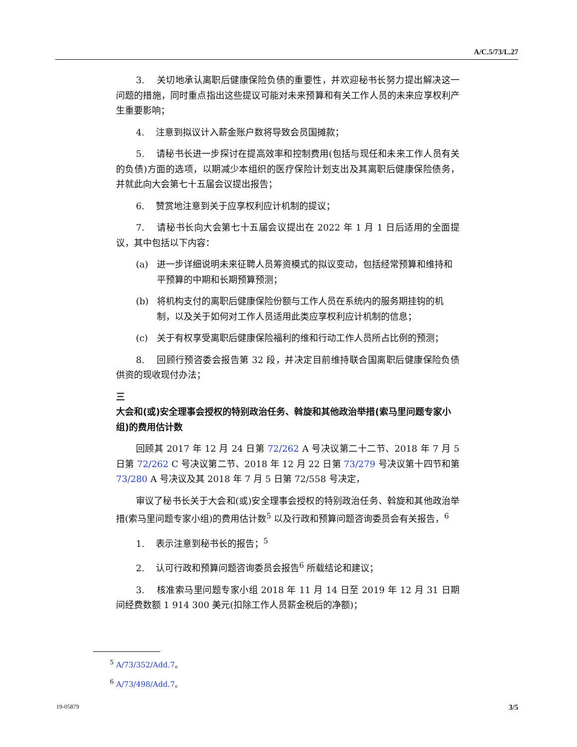A/C.5/73/L.27
3. 关切地承认离职后健康保险负债的重要性，并欢迎秘书长努力提出解决这一问题的措施，同时重点指出这些提议可能对未来预算和有关工作人员的未来应享权利产生重要影响；
4. 注意到拟议计入薪金账户数将导致会员国摊款；
5. 请秘书长进一步探讨在提高效率和控制费用(包括与现任和未来工作人员有关的负债)方面的选项，以期减少本组织的医疗保险计划支出及其离职后健康保险债务，并就此向大会第七十五届会议提出报告；
6. 赞赏地注意到关于应享权利应计机制的提议；
7. 请秘书长向大会第七十五届会议提出在 2022 年 1 月 1 日后适用的全面提议，其中包括以下内容：
(a) 进一步详细说明未来征聘人员筹资模式的拟议变动，包括经常预算和维持和平预算的中期和长期预算预测；
(b) 将机构支付的离职后健康保险份额与工作人员在系统内的服务期挂钩的机制，以及关于如何对工作人员适用此类应享权利应计机制的信息；
(c) 关于有权享受离职后健康保险福利的维和行动工作人员所占比例的预测；
8. 回顾行预咨委会报告第 32 段，并决定目前维持联合国离职后健康保险负债供资的现收现付办法；
三
大会和(或)安全理事会授权的特别政治任务、斡旋和其他政治举措(索马里问题专家小组)的费用估计数
回顾其 2017 年 12 月 24 日第 72/262 A 号决议第二十二节、2018 年 7 月 5 日第 72/262 C 号决议第二节、2018 年 12 月 22 日第 73/279 号决议第十四节和第 73/280 A 号决议及其 2018 年 7 月 5 日第 72/558 号决定，
审议了秘书长关于大会和(或)安全理事会授权的特别政治任务、斡旋和其他政治举措(索马里问题专家小组)的费用估计数<sup>5</sup> 以及行政和预算问题咨询委员会有关报告，<sup>6</sup>
1. 表示注意到秘书长的报告；<sup>5</sup>
2. 认可行政和预算问题咨询委员会报告<sup>6</sup> 所载结论和建议；
3. 核准索马里问题专家小组 2018 年 11 月 14 日至 2019 年 12 月 31 日期间经费数额 1 914 300 美元(扣除工作人员薪金税后的净额)；
<sup>5</sup> A/73/352/Add.7。
<sup>6</sup> A/73/498/Add.7。
19-05879 3/5